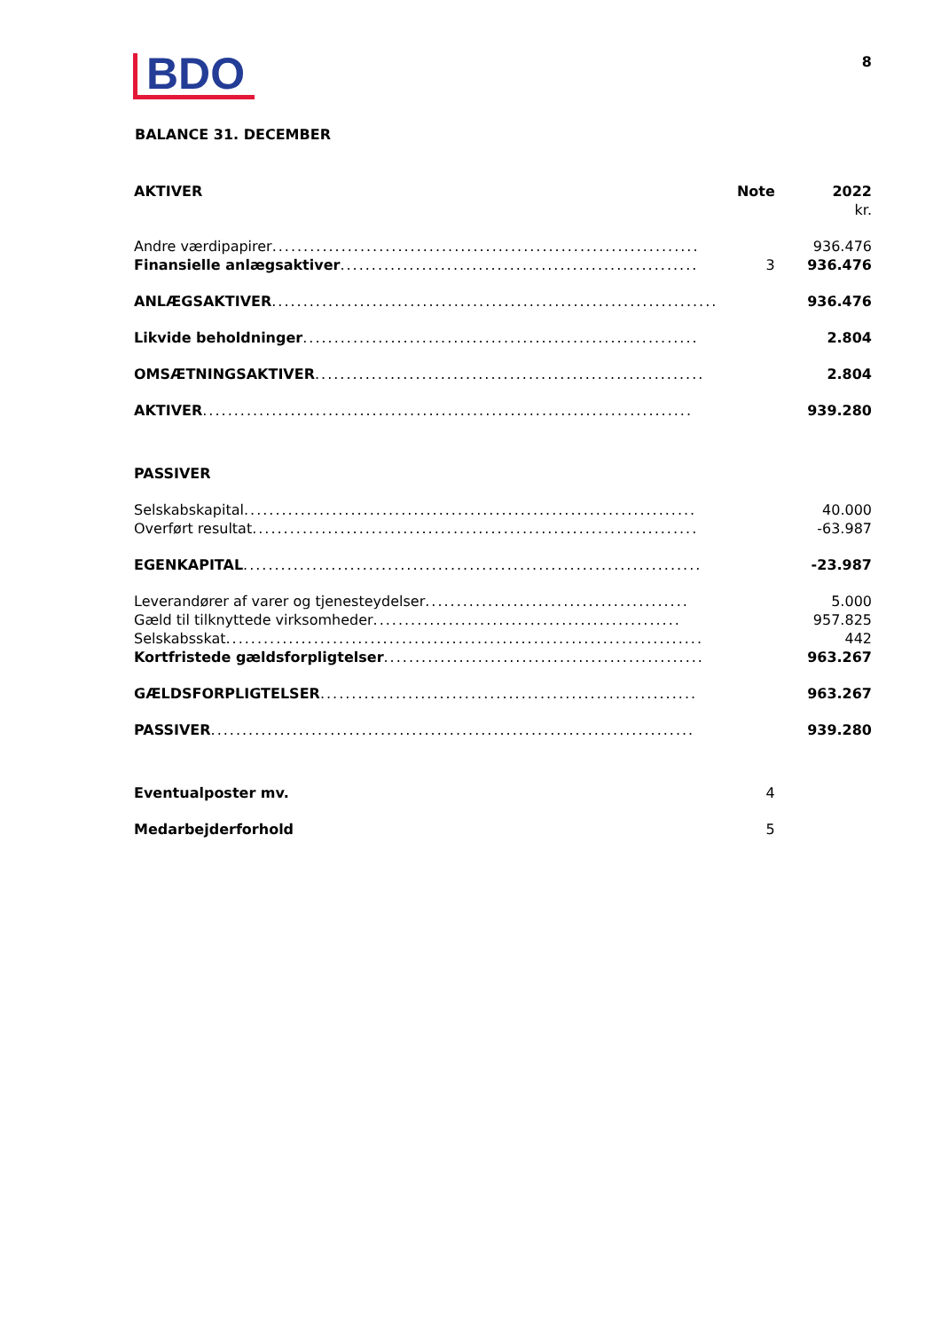BDO
8
BALANCE 31. DECEMBER
| AKTIVER | Note | 2022 kr. |
| --- | --- | --- |
| Andre værdipapirer .................................................................... | | 936.476 |
| Finansielle anlægsaktiver ......................................................... | 3 | 936.476 |
| ANLÆGSAKTIVER ....................................................................... | | 936.476 |
| Likvide beholdninger ............................................................... | | 2.804 |
| OMSÆTNINGSAKTIVER .............................................................. | | 2.804 |
| AKTIVER .............................................................................. | | 939.280 |
| PASSIVER | | |
| Selskabskapital ........................................................................ | | 40.000 |
| Overført resultat ....................................................................... | | -63.987 |
| EGENKAPITAL ......................................................................... | | -23.987 |
| Leverandører af varer og tjenesteydelser .......................................... | | 5.000 |
| Gæld til tilknyttede virksomheder ................................................. | | 957.825 |
| Selskabsskat ............................................................................ | | 442 |
| Kortfristede gældsforpligtelser ................................................... | | 963.267 |
| GÆLDSFORPLIGTELSER ............................................................ | | 963.267 |
| PASSIVER ............................................................................. | | 939.280 |
| Eventualposter mv. | 4 | |
| Medarbejderforhold | 5 | |